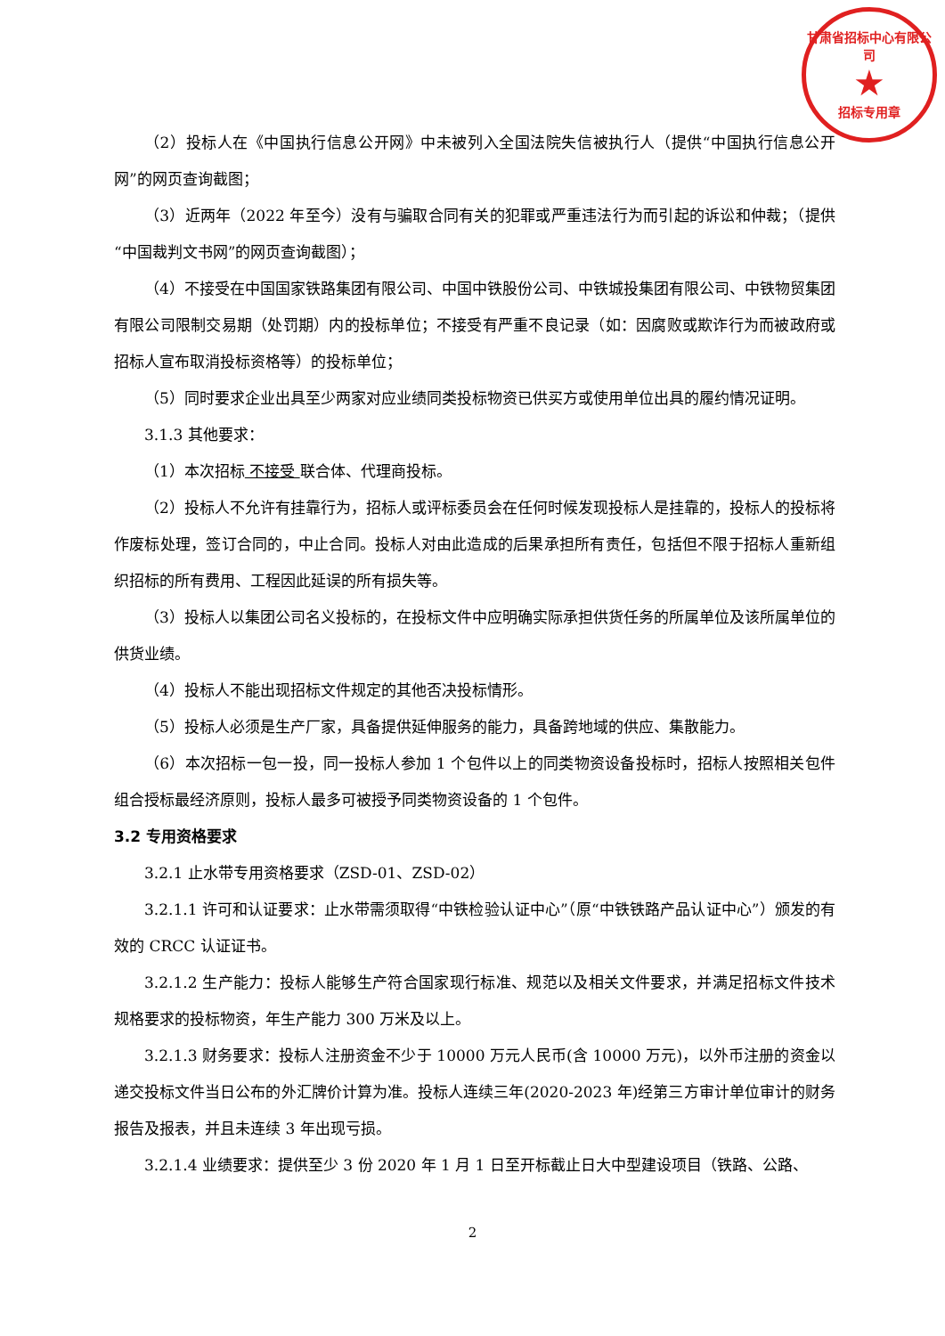甘肃省招标中心有限公司
★
招标专用章
（2）投标人在《中国执行信息公开网》中未被列入全国法院失信被执行人（提供“中国执行信息公开网”的网页查询截图；
（3）近两年（2022 年至今）没有与骗取合同有关的犯罪或严重违法行为而引起的诉讼和仲裁；（提供“中国裁判文书网”的网页查询截图）；
（4）不接受在中国国家铁路集团有限公司、中国中铁股份公司、中铁城投集团有限公司、中铁物贸集团有限公司限制交易期（处罚期）内的投标单位；不接受有严重不良记录（如：因腐败或欺诈行为而被政府或招标人宣布取消投标资格等）的投标单位；
（5）同时要求企业出具至少两家对应业绩同类投标物资已供买方或使用单位出具的履约情况证明。
3.1.3 其他要求：
（1）本次招标 不接受 联合体、代理商投标。
（2）投标人不允许有挂靠行为，招标人或评标委员会在任何时候发现投标人是挂靠的，投标人的投标将作废标处理，签订合同的，中止合同。投标人对由此造成的后果承担所有责任，包括但不限于招标人重新组织招标的所有费用、工程因此延误的所有损失等。
（3）投标人以集团公司名义投标的，在投标文件中应明确实际承担供货任务的所属单位及该所属单位的供货业绩。
（4）投标人不能出现招标文件规定的其他否决投标情形。
（5）投标人必须是生产厂家，具备提供延伸服务的能力，具备跨地域的供应、集散能力。
（6）本次招标一包一投，同一投标人参加 1 个包件以上的同类物资设备投标时，招标人按照相关包件组合授标最经济原则，投标人最多可被授予同类物资设备的 1 个包件。
3.2 专用资格要求
3.2.1 止水带专用资格要求（ZSD-01、ZSD-02）
3.2.1.1 许可和认证要求：止水带需须取得“中铁检验认证中心”（原“中铁铁路产品认证中心”）颁发的有效的 CRCC 认证证书。
3.2.1.2 生产能力：投标人能够生产符合国家现行标准、规范以及相关文件要求，并满足招标文件技术规格要求的投标物资，年生产能力 300 万米及以上。
3.2.1.3 财务要求：投标人注册资金不少于 10000 万元人民币(含 10000 万元)，以外币注册的资金以递交投标文件当日公布的外汇牌价计算为准。投标人连续三年(2020-2023 年)经第三方审计单位审计的财务报告及报表，并且未连续 3 年出现亏损。
3.2.1.4 业绩要求：提供至少 3 份 2020 年 1 月 1 日至开标截止日大中型建设项目（铁路、公路、
2